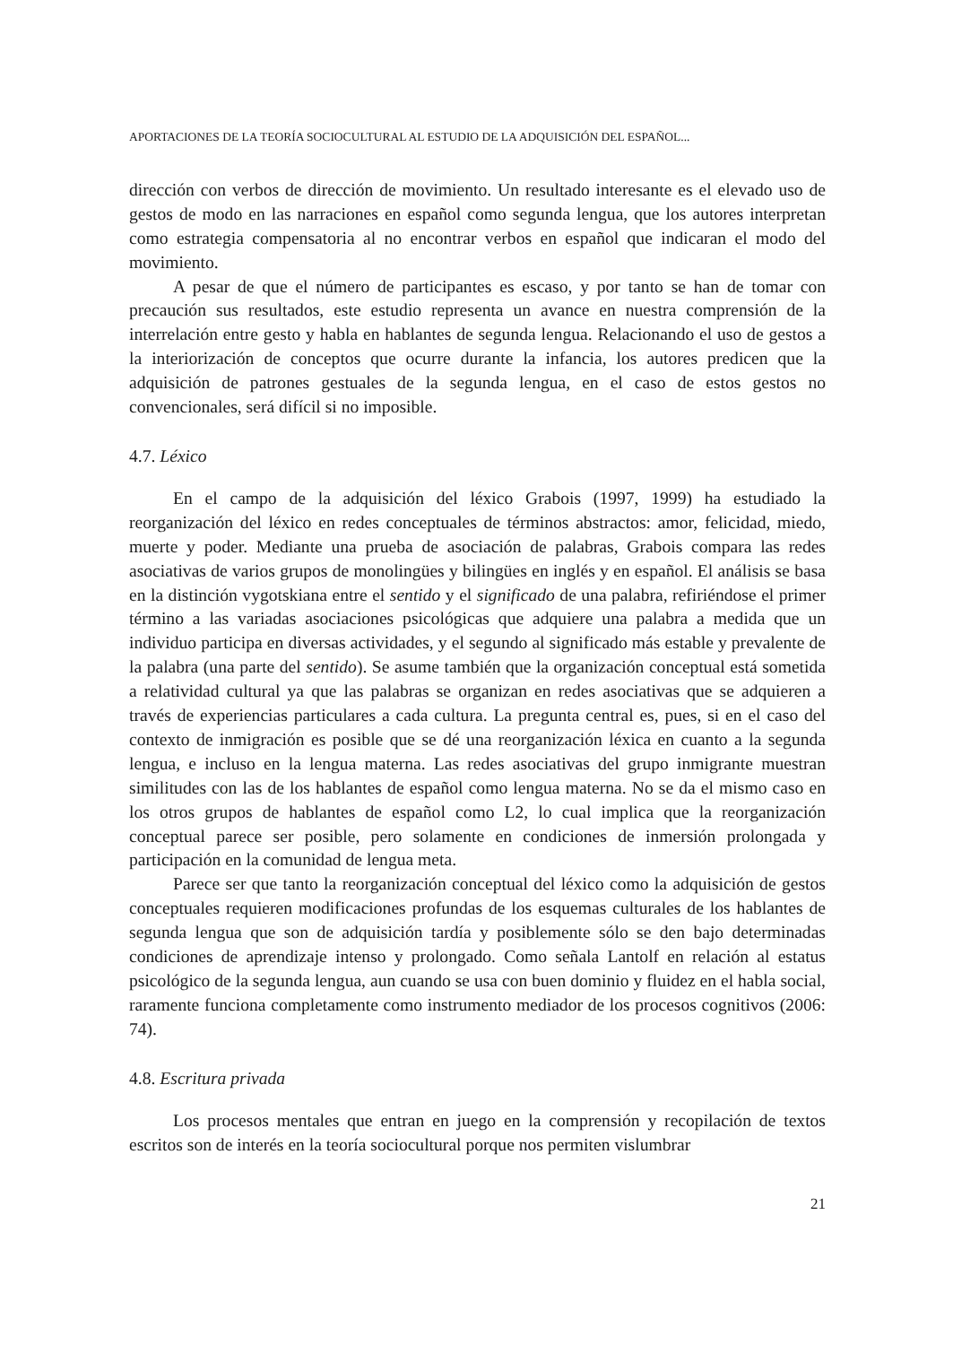APORTACIONES DE LA TEORÍA SOCIOCULTURAL AL ESTUDIO DE LA ADQUISICIÓN DEL ESPAÑOL...
dirección con verbos de dirección de movimiento. Un resultado interesante es el elevado uso de gestos de modo en las narraciones en español como segunda lengua, que los autores interpretan como estrategia compensatoria al no encontrar verbos en español que indicaran el modo del movimiento.
A pesar de que el número de participantes es escaso, y por tanto se han de tomar con precaución sus resultados, este estudio representa un avance en nuestra comprensión de la interrelación entre gesto y habla en hablantes de segunda lengua. Relacionando el uso de gestos a la interiorización de conceptos que ocurre durante la infancia, los autores predicen que la adquisición de patrones gestuales de la segunda lengua, en el caso de estos gestos no convencionales, será difícil si no imposible.
4.7. Léxico
En el campo de la adquisición del léxico Grabois (1997, 1999) ha estudiado la reorganización del léxico en redes conceptuales de términos abstractos: amor, felicidad, miedo, muerte y poder. Mediante una prueba de asociación de palabras, Grabois compara las redes asociativas de varios grupos de monolingües y bilingües en inglés y en español. El análisis se basa en la distinción vygotskiana entre el sentido y el significado de una palabra, refiriéndose el primer término a las variadas asociaciones psicológicas que adquiere una palabra a medida que un individuo participa en diversas actividades, y el segundo al significado más estable y prevalente de la palabra (una parte del sentido). Se asume también que la organización conceptual está sometida a relatividad cultural ya que las palabras se organizan en redes asociativas que se adquieren a través de experiencias particulares a cada cultura. La pregunta central es, pues, si en el caso del contexto de inmigración es posible que se dé una reorganización léxica en cuanto a la segunda lengua, e incluso en la lengua materna. Las redes asociativas del grupo inmigrante muestran similitudes con las de los hablantes de español como lengua materna. No se da el mismo caso en los otros grupos de hablantes de español como L2, lo cual implica que la reorganización conceptual parece ser posible, pero solamente en condiciones de inmersión prolongada y participación en la comunidad de lengua meta.
Parece ser que tanto la reorganización conceptual del léxico como la adquisición de gestos conceptuales requieren modificaciones profundas de los esquemas culturales de los hablantes de segunda lengua que son de adquisición tardía y posiblemente sólo se den bajo determinadas condiciones de aprendizaje intenso y prolongado. Como señala Lantolf en relación al estatus psicológico de la segunda lengua, aun cuando se usa con buen dominio y fluidez en el habla social, raramente funciona completamente como instrumento mediador de los procesos cognitivos (2006: 74).
4.8. Escritura privada
Los procesos mentales que entran en juego en la comprensión y recopilación de textos escritos son de interés en la teoría sociocultural porque nos permiten vislumbrar
21